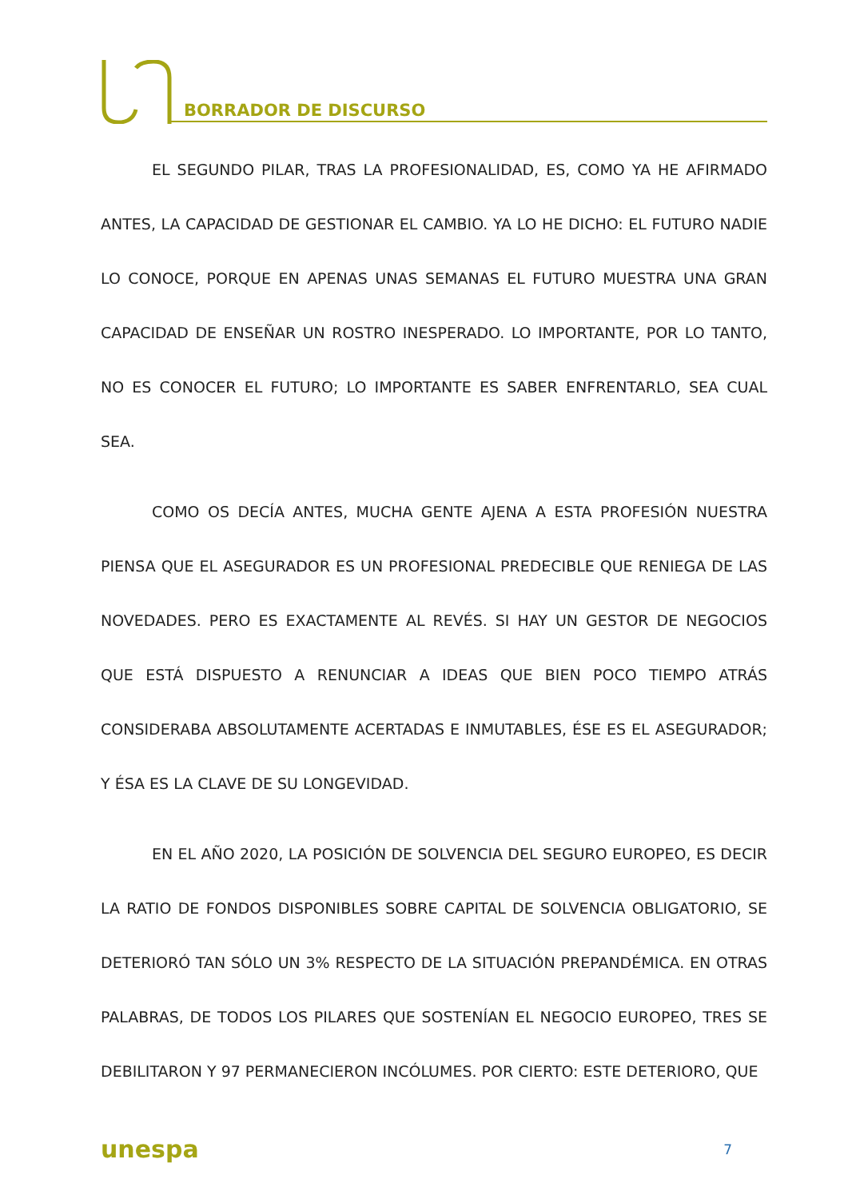BORRADOR DE DISCURSO
EL SEGUNDO PILAR, TRAS LA PROFESIONALIDAD, ES, COMO YA HE AFIRMADO ANTES, LA CAPACIDAD DE GESTIONAR EL CAMBIO. YA LO HE DICHO: EL FUTURO NADIE LO CONOCE, PORQUE EN APENAS UNAS SEMANAS EL FUTURO MUESTRA UNA GRAN CAPACIDAD DE ENSEÑAR UN ROSTRO INESPERADO. LO IMPORTANTE, POR LO TANTO, NO ES CONOCER EL FUTURO; LO IMPORTANTE ES SABER ENFRENTARLO, SEA CUAL SEA.
COMO OS DECÍA ANTES, MUCHA GENTE AJENA A ESTA PROFESIÓN NUESTRA PIENSA QUE EL ASEGURADOR ES UN PROFESIONAL PREDECIBLE QUE RENIEGA DE LAS NOVEDADES. PERO ES EXACTAMENTE AL REVÉS. SI HAY UN GESTOR DE NEGOCIOS QUE ESTÁ DISPUESTO A RENUNCIAR A IDEAS QUE BIEN POCO TIEMPO ATRÁS CONSIDERABA ABSOLUTAMENTE ACERTADAS E INMUTABLES, ÉSE ES EL ASEGURADOR; Y ÉSA ES LA CLAVE DE SU LONGEVIDAD.
EN EL AÑO 2020, LA POSICIÓN DE SOLVENCIA DEL SEGURO EUROPEO, ES DECIR LA RATIO DE FONDOS DISPONIBLES SOBRE CAPITAL DE SOLVENCIA OBLIGATORIO, SE DETERIORÓ TAN SÓLO UN 3% RESPECTO DE LA SITUACIÓN PREPANDÉMICA. EN OTRAS PALABRAS, DE TODOS LOS PILARES QUE SOSTENÍAN EL NEGOCIO EUROPEO, TRES SE DEBILITARON Y 97 PERMANECIERON INCÓLUMES. POR CIERTO: ESTE DETERIORO, QUE
unespa 7